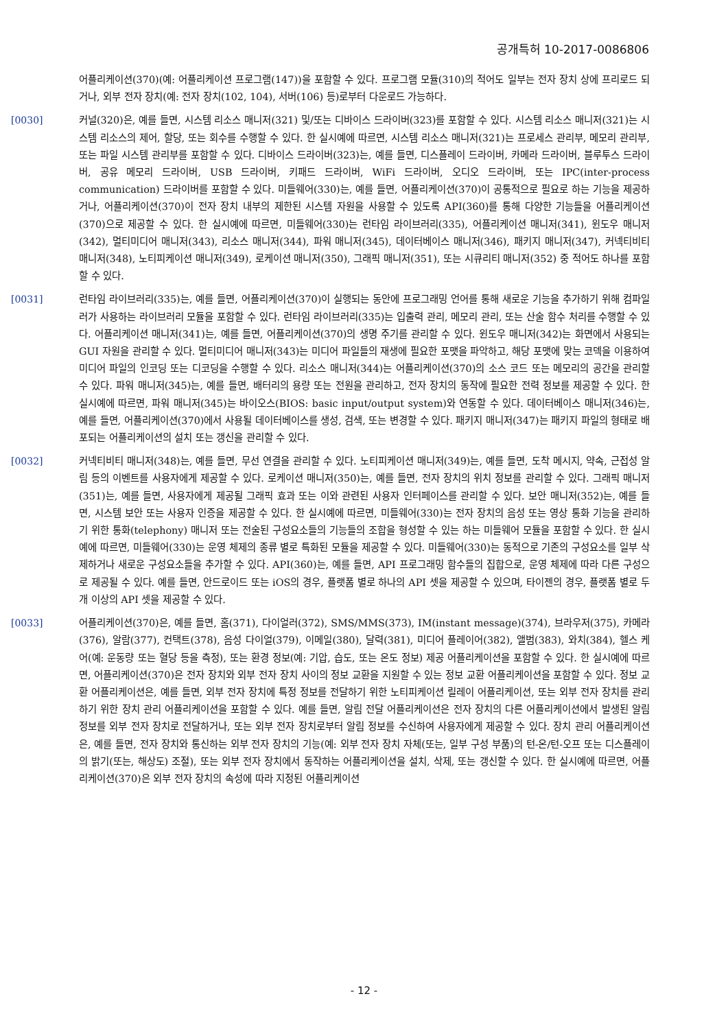공개특허 10-2017-0086806
어플리케이션(370)(예: 어플리케이션 프로그램(147))을 포함할 수 있다. 프로그램 모듈(310)의 적어도 일부는 전자 장치 상에 프리로드 되거나, 외부 전자 장치(예: 전자 장치(102, 104), 서버(106) 등)로부터 다운로드 가능하다.
[0030] 커널(320)은, 예를 들면, 시스템 리소스 매니저(321) 및/또는 디바이스 드라이버(323)를 포함할 수 있다. 시스템 리소스 매니저(321)는 시스템 리소스의 제어, 할당, 또는 회수를 수행할 수 있다. 한 실시예에 따르면, 시스템 리소스 매니저(321)는 프로세스 관리부, 메모리 관리부, 또는 파일 시스템 관리부를 포함할 수 있다. 디바이스 드라이버(323)는, 예를 들면, 디스플레이 드라이버, 카메라 드라이버, 블루투스 드라이버, 공유 메모리 드라이버, USB 드라이버, 키패드 드라이버, WiFi 드라이버, 오디오 드라이버, 또는 IPC(inter-process communication) 드라이버를 포함할 수 있다. 미들웨어(330)는, 예를 들면, 어플리케이션(370)이 공통적으로 필요로 하는 기능을 제공하거나, 어플리케이션(370)이 전자 장치 내부의 제한된 시스템 자원을 사용할 수 있도록 API(360)를 통해 다양한 기능들을 어플리케이션(370)으로 제공할 수 있다. 한 실시예에 따르면, 미들웨어(330)는 런타임 라이브러리(335), 어플리케이션 매니저(341), 윈도우 매니저(342), 멀티미디어 매니저(343), 리소스 매니저(344), 파워 매니저(345), 데이터베이스 매니저(346), 패키지 매니저(347), 커넥티비티 매니저(348), 노티피케이션 매니저(349), 로케이션 매니저(350), 그래픽 매니저(351), 또는 시큐리티 매니저(352) 중 적어도 하나를 포함할 수 있다.
[0031] 런타임 라이브러리(335)는, 예를 들면, 어플리케이션(370)이 실행되는 동안에 프로그래밍 언어를 통해 새로운 기능을 추가하기 위해 컴파일러가 사용하는 라이브러리 모듈을 포함할 수 있다. 런타임 라이브러리(335)는 입출력 관리, 메모리 관리, 또는 산술 함수 처리를 수행할 수 있다. 어플리케이션 매니저(341)는, 예를 들면, 어플리케이션(370)의 생명 주기를 관리할 수 있다. 윈도우 매니저(342)는 화면에서 사용되는 GUI 자원을 관리할 수 있다. 멀티미디어 매니저(343)는 미디어 파일들의 재생에 필요한 포맷을 파악하고, 해당 포맷에 맞는 코덱을 이용하여 미디어 파일의 인코딩 또는 디코딩을 수행할 수 있다. 리소스 매니저(344)는 어플리케이션(370)의 소스 코드 또는 메모리의 공간을 관리할 수 있다. 파워 매니저(345)는, 예를 들면, 배터리의 용량 또는 전원을 관리하고, 전자 장치의 동작에 필요한 전력 정보를 제공할 수 있다. 한 실시예에 따르면, 파워 매니저(345)는 바이오스(BIOS: basic input/output system)와 연동할 수 있다. 데이터베이스 매니저(346)는, 예를 들면, 어플리케이션(370)에서 사용될 데이터베이스를 생성, 검색, 또는 변경할 수 있다. 패키지 매니저(347)는 패키지 파일의 형태로 배포되는 어플리케이션의 설치 또는 갱신을 관리할 수 있다.
[0032] 커넥티비티 매니저(348)는, 예를 들면, 무선 연결을 관리할 수 있다. 노티피케이션 매니저(349)는, 예를 들면, 도착 메시지, 약속, 근접성 알림 등의 이벤트를 사용자에게 제공할 수 있다. 로케이션 매니저(350)는, 예를 들면, 전자 장치의 위치 정보를 관리할 수 있다. 그래픽 매니저(351)는, 예를 들면, 사용자에게 제공될 그래픽 효과 또는 이와 관련된 사용자 인터페이스를 관리할 수 있다. 보안 매니저(352)는, 예를 들면, 시스템 보안 또는 사용자 인증을 제공할 수 있다. 한 실시예에 따르면, 미들웨어(330)는 전자 장치의 음성 또는 영상 통화 기능을 관리하기 위한 통화(telephony) 매니저 또는 전술된 구성요소들의 기능들의 조합을 형성할 수 있는 하는 미들웨어 모듈을 포함할 수 있다. 한 실시예에 따르면, 미들웨어(330)는 운영 체제의 종류 별로 특화된 모듈을 제공할 수 있다. 미들웨어(330)는 동적으로 기존의 구성요소를 일부 삭제하거나 새로운 구성요소들을 추가할 수 있다. API(360)는, 예를 들면, API 프로그래밍 함수들의 집합으로, 운영 체제에 따라 다른 구성으로 제공될 수 있다. 예를 들면, 안드로이드 또는 iOS의 경우, 플랫폼 별로 하나의 API 셋을 제공할 수 있으며, 타이젠의 경우, 플랫폼 별로 두 개 이상의 API 셋을 제공할 수 있다.
[0033] 어플리케이션(370)은, 예를 들면, 홈(371), 다이얼러(372), SMS/MMS(373), IM(instant message)(374), 브라우저(375), 카메라(376), 알람(377), 컨택트(378), 음성 다이얼(379), 이메일(380), 달력(381), 미디어 플레이어(382), 앨범(383), 와치(384), 헬스 케어(예: 운동량 또는 혈당 등을 측정), 또는 환경 정보(예: 기압, 습도, 또는 온도 정보) 제공 어플리케이션을 포함할 수 있다. 한 실시예에 따르면, 어플리케이션(370)은 전자 장치와 외부 전자 장치 사이의 정보 교환을 지원할 수 있는 정보 교환 어플리케이션을 포함할 수 있다. 정보 교환 어플리케이션은, 예를 들면, 외부 전자 장치에 특정 정보를 전달하기 위한 노티피케이션 릴레이 어플리케이션, 또는 외부 전자 장치를 관리하기 위한 장치 관리 어플리케이션을 포함할 수 있다. 예를 들면, 알림 전달 어플리케이션은 전자 장치의 다른 어플리케이션에서 발생된 알림 정보를 외부 전자 장치로 전달하거나, 또는 외부 전자 장치로부터 알림 정보를 수신하여 사용자에게 제공할 수 있다. 장치 관리 어플리케이션은, 예를 들면, 전자 장치와 통신하는 외부 전자 장치의 기능(예: 외부 전자 장치 자체(또는, 일부 구성 부품)의 턴-온/턴-오프 또는 디스플레이의 밝기(또는, 해상도) 조절), 또는 외부 전자 장치에서 동작하는 어플리케이션을 설치, 삭제, 또는 갱신할 수 있다. 한 실시예에 따르면, 어플리케이션(370)은 외부 전자 장치의 속성에 따라 지정된 어플리케이션
- 12 -